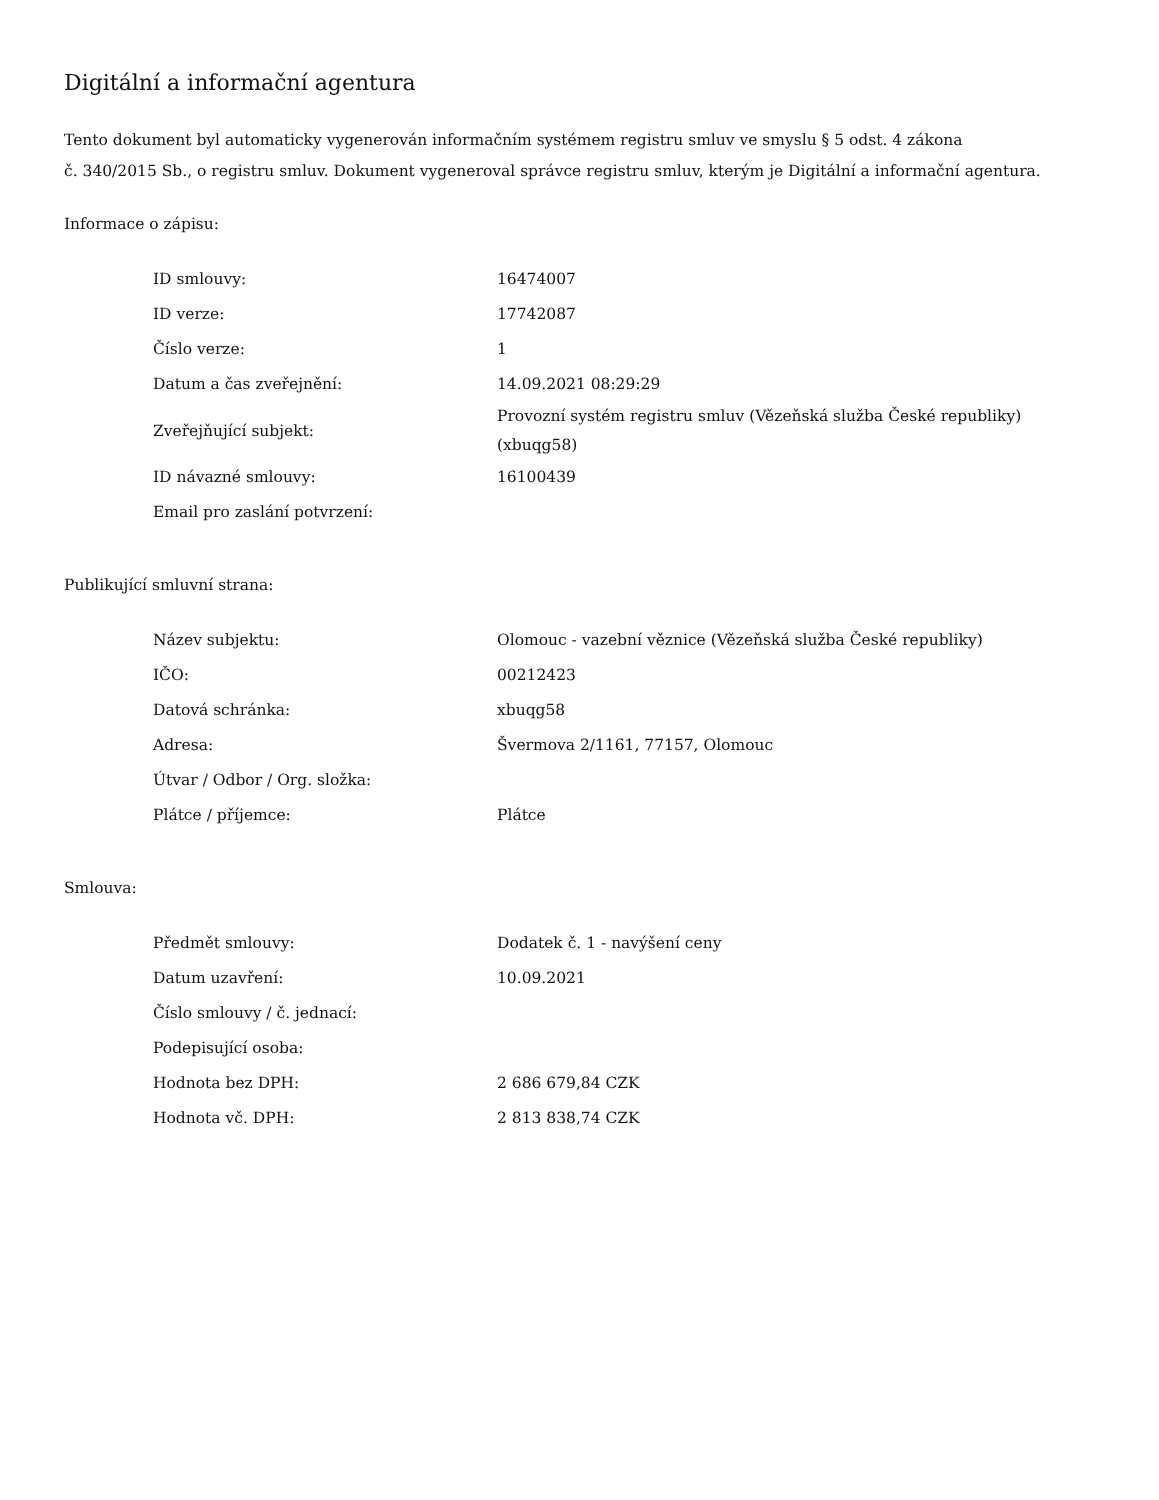Digitální a informační agentura
Tento dokument byl automaticky vygenerován informačním systémem registru smluv ve smyslu § 5 odst. 4 zákona
č. 340/2015 Sb., o registru smluv. Dokument vygeneroval správce registru smluv, kterým je Digitální a informační agentura.
Informace o zápisu:
| ID smlouvy: | 16474007 |
| ID verze: | 17742087 |
| Číslo verze: | 1 |
| Datum a čas zveřejnění: | 14.09.2021 08:29:29 |
| Zveřejňující subjekt: | Provozní systém registru smluv (Vězeňská služba České republiky) (xbuqg58) |
| ID návazné smlouvy: | 16100439 |
| Email pro zaslání potvrzení: | |
Publikující smluvní strana:
| Název subjektu: | Olomouc - vazební věznice (Vězeňská služba České republiky) |
| IČO: | 00212423 |
| Datová schránka: | xbuqg58 |
| Adresa: | Švermova 2/1161, 77157, Olomouc |
| Útvar / Odbor / Org. složka: | |
| Plátce / příjemce: | Plátce |
Smlouva:
| Předmět smlouvy: | Dodatek č. 1 - navýšení ceny |
| Datum uzavření: | 10.09.2021 |
| Číslo smlouvy / č. jednací: | |
| Podepisující osoba: | |
| Hodnota bez DPH: | 2 686 679,84 CZK |
| Hodnota vč. DPH: | 2 813 838,74 CZK |